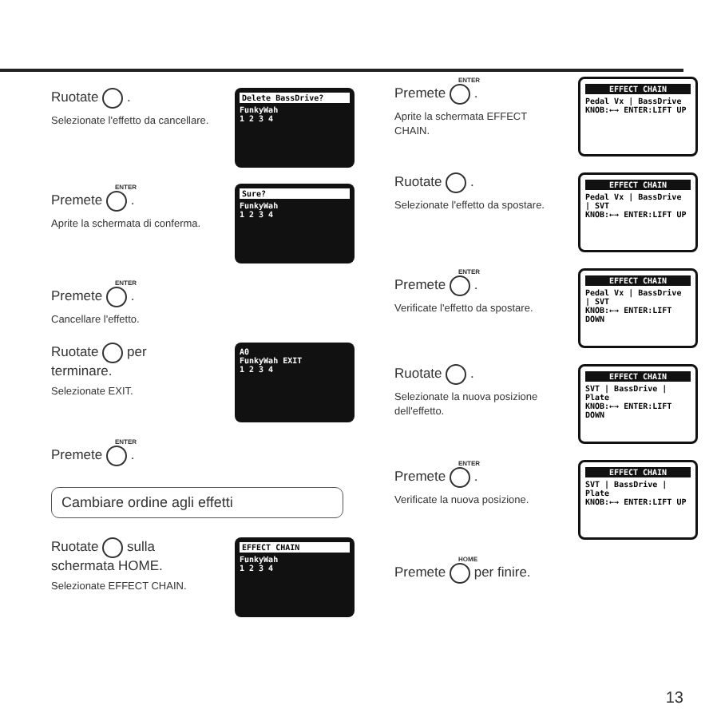Ruotate .
Selezionate l'effetto da cancellare.
Delete BassDrive?
FunkyWah
1 2 3 4
ENTER
Premete .
Aprite la schermata di conferma.
Sure?
FunkyWah
1 2 3 4
ENTER
Premete .
Cancellare l'effetto.
Ruotate per terminare.
Selezionate EXIT.
A0
FunkyWah EXIT
1 2 3 4
ENTER
Premete .
Cambiare ordine agli effetti
Ruotate sulla schermata HOME.
Selezionate EFFECT CHAIN.
EFFECT CHAIN
FunkyWah
1 2 3 4
ENTER
Premete .
Aprite la schermata EFFECT CHAIN.
EFFECT CHAIN
Pedal Vx | BassDrive
KNOB:←→ ENTER:LIFT UP
Ruotate .
Selezionate l'effetto da spostare.
EFFECT CHAIN
Pedal Vx | BassDrive | SVT
KNOB:←→ ENTER:LIFT UP
ENTER
Premete .
Verificate l'effetto da spostare.
EFFECT CHAIN
Pedal Vx | BassDrive | SVT
KNOB:←→ ENTER:LIFT DOWN
Ruotate .
Selezionate la nuova posizione dell'effetto.
EFFECT CHAIN
SVT | BassDrive | Plate
KNOB:←→ ENTER:LIFT DOWN
ENTER
Premete .
Verificate la nuova posizione.
EFFECT CHAIN
SVT | BassDrive | Plate
KNOB:←→ ENTER:LIFT UP
HOME
Premete per finire.
13